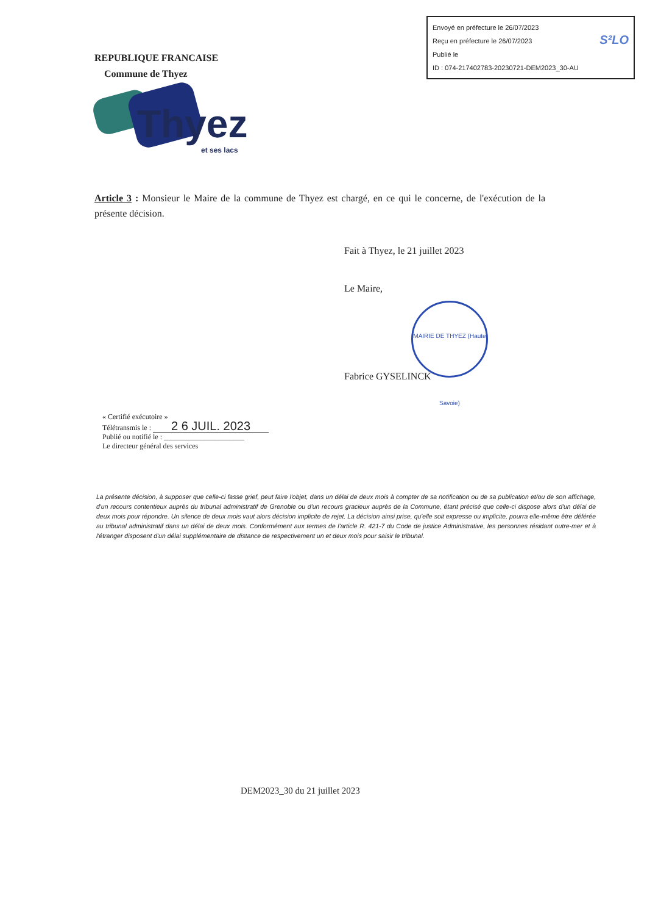Envoyé en préfecture le 26/07/2023
Reçu en préfecture le 26/07/2023
Publié le S²LO
ID : 074-217402783-20230721-DEM2023_30-AU
REPUBLIQUE FRANCAISE
Commune de Thyez
Thyez
et ses lacs
Article 3 : Monsieur le Maire de la commune de Thyez est chargé, en ce qui le concerne, de l'exécution de la présente décision.
Fait à Thyez, le 21 juillet 2023
Le Maire,
MAIRIE DE THYEZ (Haute Savoie)
Fabrice GYSELINCK
« Certifié exécutoire »
Télétransmis le : 2 6 JUIL. 2023
Publié ou notifié le : ______________________
Le directeur général des services
La présente décision, à supposer que celle-ci fasse grief, peut faire l'objet, dans un délai de deux mois à compter de sa notification ou de sa publication et/ou de son affichage, d'un recours contentieux auprès du tribunal administratif de Grenoble ou d'un recours gracieux auprès de la Commune, étant précisé que celle-ci dispose alors d'un délai de deux mois pour répondre. Un silence de deux mois vaut alors décision implicite de rejet. La décision ainsi prise, qu'elle soit expresse ou implicite, pourra elle-même être déférée au tribunal administratif dans un délai de deux mois. Conformément aux termes de l'article R. 421-7 du Code de justice Administrative, les personnes résidant outre-mer et à l'étranger disposent d'un délai supplémentaire de distance de respectivement un et deux mois pour saisir le tribunal.
DEM2023_30 du 21 juillet 2023